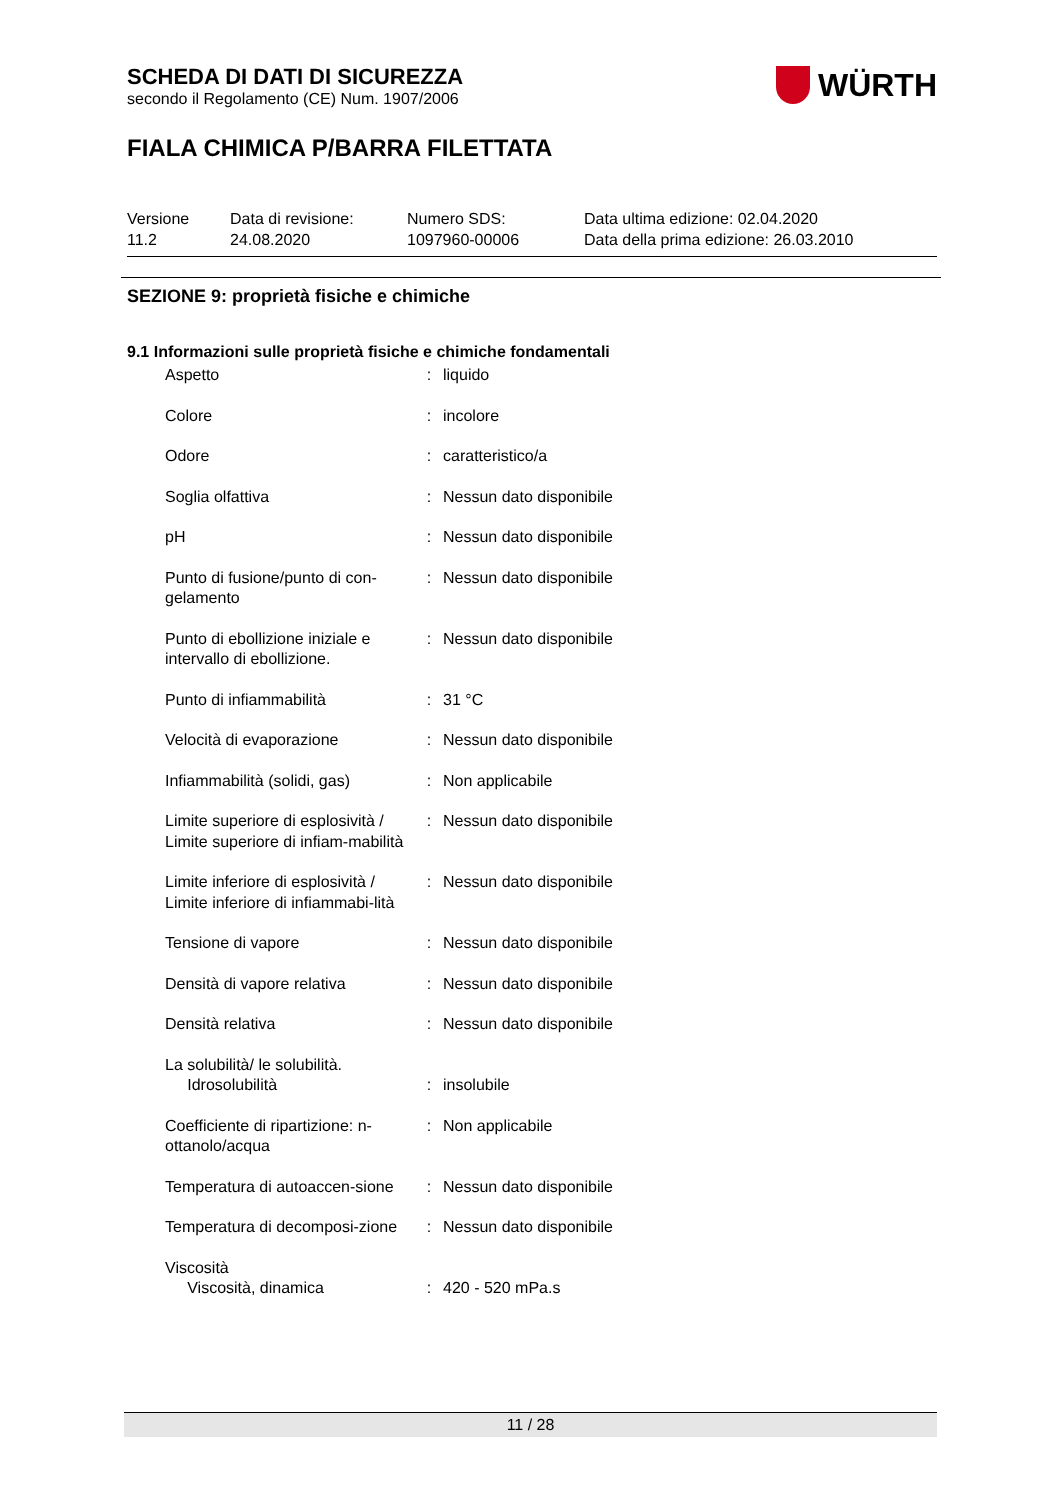SCHEDA DI DATI DI SICUREZZA
secondo il Regolamento (CE) Num. 1907/2006
WÜRTH
FIALA CHIMICA P/BARRA FILETTATA
Versione
11.2
Data di revisione:
24.08.2020
Numero SDS:
1097960-00006
Data ultima edizione: 02.04.2020
Data della prima edizione: 26.03.2010
SEZIONE 9: proprietà fisiche e chimiche
9.1 Informazioni sulle proprietà fisiche e chimiche fondamentali
| Aspetto | : | liquido |
| Colore | : | incolore |
| Odore | : | caratteristico/a |
| Soglia olfattiva | : | Nessun dato disponibile |
| pH | : | Nessun dato disponibile |
| Punto di fusione/punto di con-gelamento | : | Nessun dato disponibile |
| Punto di ebollizione iniziale e intervallo di ebollizione. | : | Nessun dato disponibile |
| Punto di infiammabilità | : | 31 °C |
| Velocità di evaporazione | : | Nessun dato disponibile |
| Infiammabilità (solidi, gas) | : | Non applicabile |
| Limite superiore di esplosività / Limite superiore di infiam-mabilità | : | Nessun dato disponibile |
| Limite inferiore di esplosività / Limite inferiore di infiammabi-lità | : | Nessun dato disponibile |
| Tensione di vapore | : | Nessun dato disponibile |
| Densità di vapore relativa | : | Nessun dato disponibile |
| Densità relativa | : | Nessun dato disponibile |
| La solubilità/ le solubilità. Idrosolubilità | : | insolubile |
| Coefficiente di ripartizione: n-ottanolo/acqua | : | Non applicabile |
| Temperatura di autoaccen-sione | : | Nessun dato disponibile |
| Temperatura di decomposi-zione | : | Nessun dato disponibile |
| Viscosità Viscosità, dinamica | : | 420 - 520 mPa.s |
11 / 28